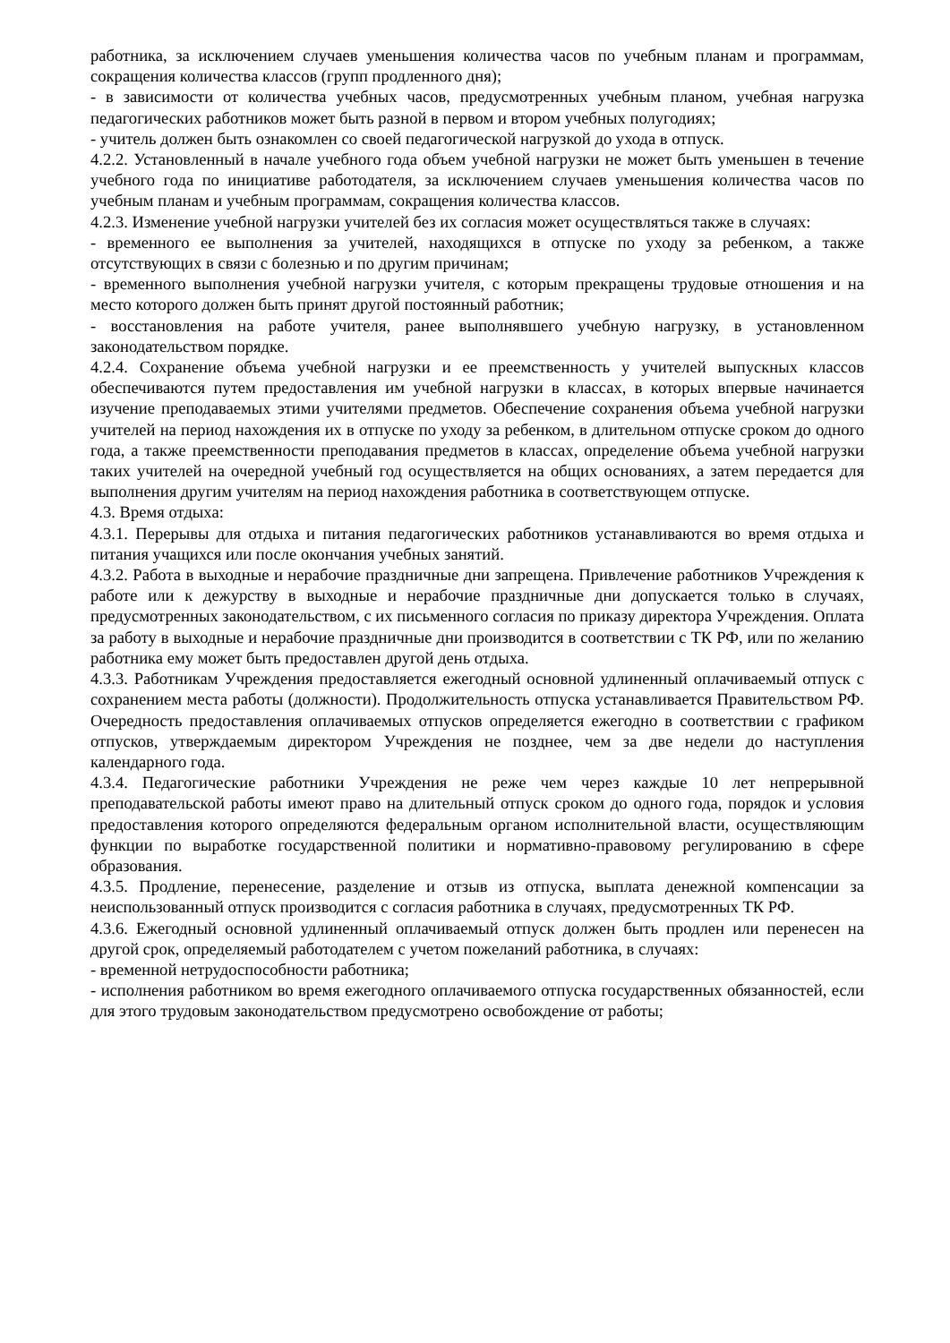работника, за исключением случаев уменьшения количества часов по учебным планам и программам, сокращения количества классов (групп продленного дня);
- в зависимости от количества учебных часов, предусмотренных учебным планом, учебная нагрузка педагогических работников может быть разной в первом и втором учебных полугодиях;
- учитель должен быть ознакомлен со своей педагогической нагрузкой до ухода в отпуск.
4.2.2. Установленный в начале учебного года объем учебной нагрузки не может быть уменьшен в течение учебного года по инициативе работодателя, за исключением случаев уменьшения количества часов по учебным планам и учебным программам, сокращения количества классов.
4.2.3. Изменение учебной нагрузки учителей без их согласия может осуществляться также в случаях:
- временного ее выполнения за учителей, находящихся в отпуске по уходу за ребенком, а также отсутствующих в связи с болезнью и по другим причинам;
- временного выполнения учебной нагрузки учителя, с которым прекращены трудовые отношения и на место которого должен быть принят другой постоянный работник;
- восстановления на работе учителя, ранее выполнявшего учебную нагрузку, в установленном законодательством порядке.
4.2.4. Сохранение объема учебной нагрузки и ее преемственность у учителей выпускных классов обеспечиваются путем предоставления им учебной нагрузки в классах, в которых впервые начинается изучение преподаваемых этими учителями предметов. Обеспечение сохранения объема учебной нагрузки учителей на период нахождения их в отпуске по уходу за ребенком, в длительном отпуске сроком до одного года, а также преемственности преподавания предметов в классах, определение объема учебной нагрузки таких учителей на очередной учебный год осуществляется на общих основаниях, а затем передается для выполнения другим учителям на период нахождения работника в соответствующем отпуске.
4.3. Время отдыха:
4.3.1. Перерывы для отдыха и питания педагогических работников устанавливаются во время отдыха и питания учащихся или после окончания учебных занятий.
4.3.2. Работа в выходные и нерабочие праздничные дни запрещена. Привлечение работников Учреждения к работе или к дежурству в выходные и нерабочие праздничные дни допускается только в случаях, предусмотренных законодательством, с их письменного согласия по приказу директора Учреждения. Оплата за работу в выходные и нерабочие праздничные дни производится в соответствии с ТК РФ, или по желанию работника ему может быть предоставлен другой день отдыха.
4.3.3. Работникам Учреждения предоставляется ежегодный основной удлиненный оплачиваемый отпуск с сохранением места работы (должности). Продолжительность отпуска устанавливается Правительством РФ. Очередность предоставления оплачиваемых отпусков определяется ежегодно в соответствии с графиком отпусков, утверждаемым директором Учреждения не позднее, чем за две недели до наступления календарного года.
4.3.4. Педагогические работники Учреждения не реже чем через каждые 10 лет непрерывной преподавательской работы имеют право на длительный отпуск сроком до одного года, порядок и условия предоставления которого определяются федеральным органом исполнительной власти, осуществляющим функции по выработке государственной политики и нормативно-правовому регулированию в сфере образования.
4.3.5. Продление, перенесение, разделение и отзыв из отпуска, выплата денежной компенсации за неиспользованный отпуск производится с согласия работника в случаях, предусмотренных ТК РФ.
4.3.6. Ежегодный основной удлиненный оплачиваемый отпуск должен быть продлен или перенесен на другой срок, определяемый работодателем с учетом пожеланий работника, в случаях:
- временной нетрудоспособности работника;
- исполнения работником во время ежегодного оплачиваемого отпуска государственных обязанностей, если для этого трудовым законодательством предусмотрено освобождение от работы;